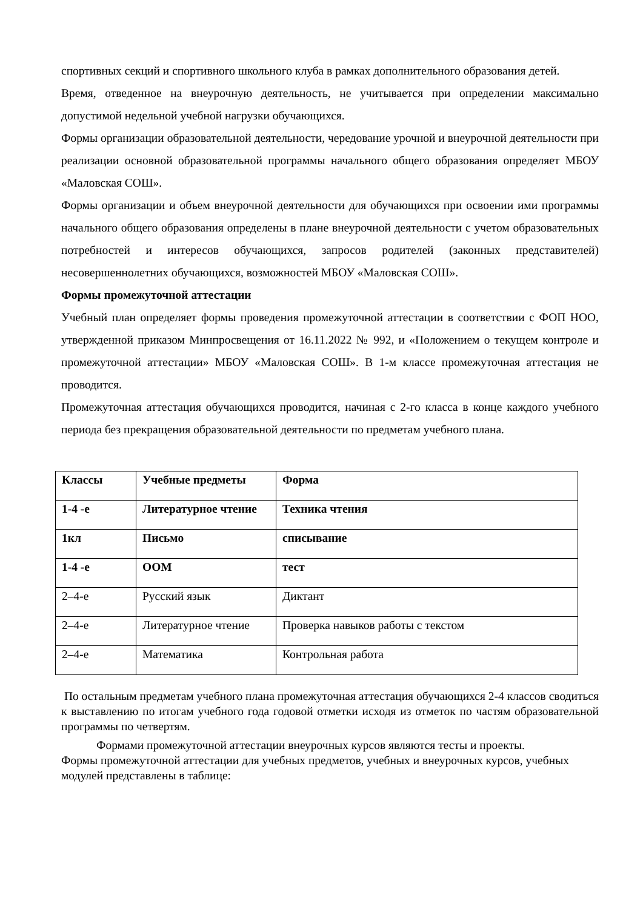спортивных секций и спортивного школьного клуба в рамках дополнительного образования детей.
Время, отведенное на внеурочную деятельность, не учитывается при определении максимально допустимой недельной учебной нагрузки обучающихся.
Формы организации образовательной деятельности, чередование урочной и внеурочной деятельности при реализации основной образовательной программы начального общего образования определяет МБОУ «Маловская СОШ».
Формы организации и объем внеурочной деятельности для обучающихся при освоении ими программы начального общего образования определены в плане внеурочной деятельности с учетом образовательных потребностей и интересов обучающихся, запросов родителей (законных представителей) несовершеннолетних обучающихся, возможностей МБОУ «Маловская СОШ».
Формы промежуточной аттестации
Учебный план определяет формы проведения промежуточной аттестации в соответствии с ФОП НОО, утвержденной приказом Минпросвещения от 16.11.2022 № 992, и «Положением о текущем контроле и промежуточной аттестации» МБОУ «Маловская СОШ». В 1-м классе промежуточная аттестация не проводится.
Промежуточная аттестация обучающихся проводится, начиная с 2-го класса в конце каждого учебного периода без прекращения образовательной деятельности по предметам учебного плана.
| Классы | Учебные предметы | Форма |
| 1-4 -е | Литературное чтение | Техника чтения |
| 1кл | Письмо | списывание |
| 1-4 -е | ООМ | тест |
| 2–4-е | Русский язык | Диктант |
| 2–4-е | Литературное чтение | Проверка навыков работы с текстом |
| 2–4-е | Математика | Контрольная работа |
По остальным предметам учебного плана промежуточная аттестация обучающихся 2-4 классов сводиться к выставлению по итогам учебного года годовой отметки исходя из отметок по частям образовательной программы по четвертям.
Формами промежуточной аттестации внеурочных курсов являются тесты и проекты.
Формы промежуточной аттестации для учебных предметов, учебных и внеурочных курсов, учебных модулей представлены в таблице: